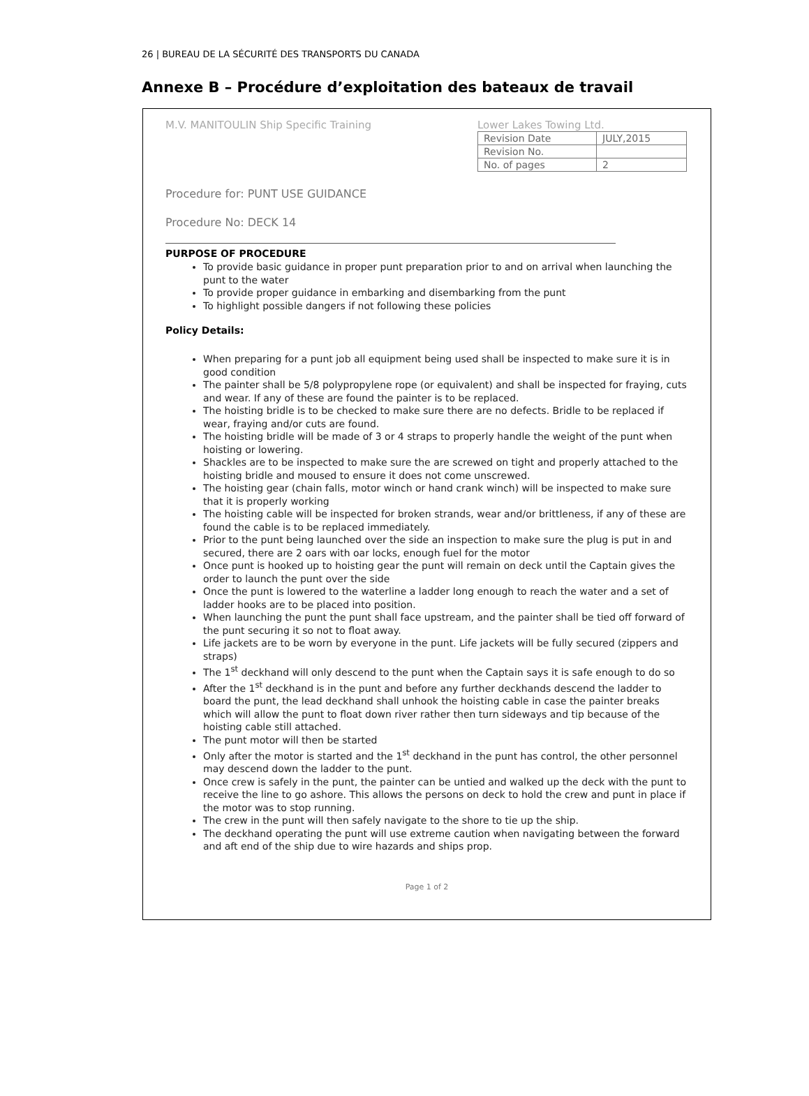26 | BUREAU DE LA SÉCURITÉ DES TRANSPORTS DU CANADA
Annexe B – Procédure d’exploitation des bateaux de travail
M.V. MANITOULIN Ship Specific Training
Lower Lakes Towing Ltd.
| Revision Date | JULY,2015 |
| Revision No. | |
| No. of pages | 2 |
Procedure for: PUNT USE GUIDANCE
Procedure No: DECK 14
PURPOSE OF PROCEDURE
To provide basic guidance in proper punt preparation prior to and on arrival when launching the punt to the water
To provide proper guidance in embarking and disembarking from the punt
To highlight possible dangers if not following these policies
Policy Details:
When preparing for a punt job all equipment being used shall be inspected to make sure it is in good condition
The painter shall be 5/8 polypropylene rope (or equivalent) and shall be inspected for fraying, cuts and wear. If any of these are found the painter is to be replaced.
The hoisting bridle is to be checked to make sure there are no defects. Bridle to be replaced if wear, fraying and/or cuts are found.
The hoisting bridle will be made of 3 or 4 straps to properly handle the weight of the punt when hoisting or lowering.
Shackles are to be inspected to make sure the are screwed on tight and properly attached to the hoisting bridle and moused to ensure it does not come unscrewed.
The hoisting gear (chain falls, motor winch or hand crank winch) will be inspected to make sure that it is properly working
The hoisting cable will be inspected for broken strands, wear and/or brittleness, if any of these are found the cable is to be replaced immediately.
Prior to the punt being launched over the side an inspection to make sure the plug is put in and secured, there are 2 oars with oar locks, enough fuel for the motor
Once punt is hooked up to hoisting gear the punt will remain on deck until the Captain gives the order to launch the punt over the side
Once the punt is lowered to the waterline a ladder long enough to reach the water and a set of ladder hooks are to be placed into position.
When launching the punt the punt shall face upstream, and the painter shall be tied off forward of the punt securing it so not to float away.
Life jackets are to be worn by everyone in the punt. Life jackets will be fully secured (zippers and straps)
The 1<sup>st</sup> deckhand will only descend to the punt when the Captain says it is safe enough to do so
After the 1<sup>st</sup> deckhand is in the punt and before any further deckhands descend the ladder to board the punt, the lead deckhand shall unhook the hoisting cable in case the painter breaks which will allow the punt to float down river rather then turn sideways and tip because of the hoisting cable still attached.
The punt motor will then be started
Only after the motor is started and the 1<sup>st</sup> deckhand in the punt has control, the other personnel may descend down the ladder to the punt.
Once crew is safely in the punt, the painter can be untied and walked up the deck with the punt to receive the line to go ashore. This allows the persons on deck to hold the crew and punt in place if the motor was to stop running.
The crew in the punt will then safely navigate to the shore to tie up the ship.
The deckhand operating the punt will use extreme caution when navigating between the forward and aft end of the ship due to wire hazards and ships prop.
Page 1 of 2